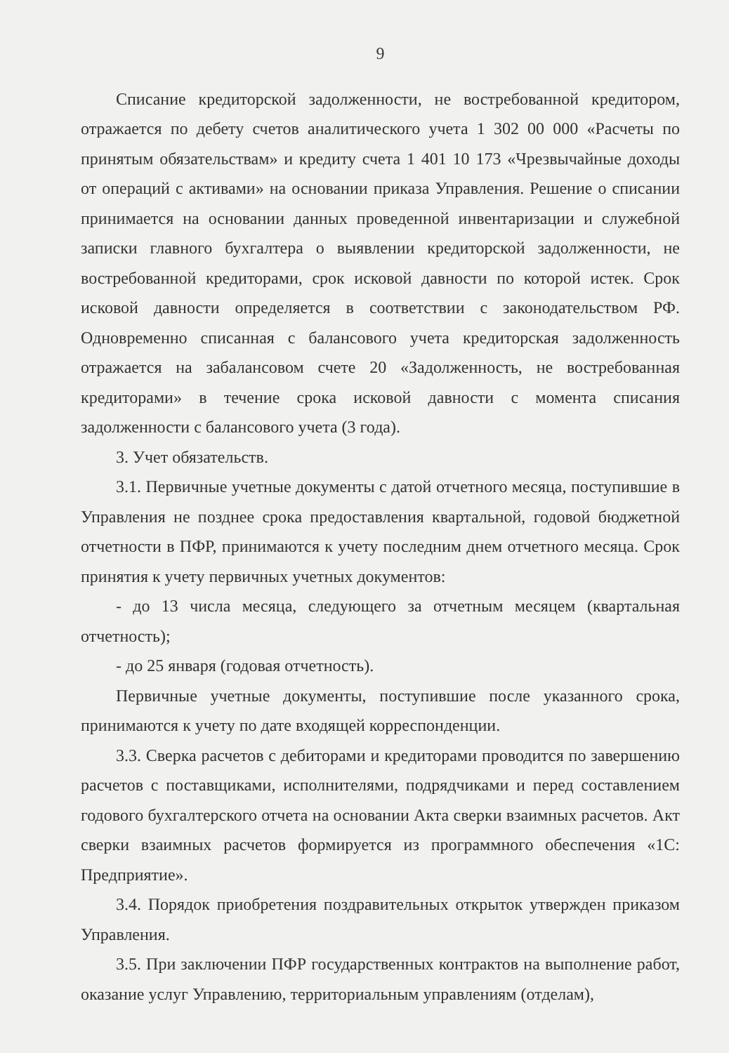9
Списание кредиторской задолженности, не востребованной кредитором, отражается по дебету счетов аналитического учета 1 302 00 000 «Расчеты по принятым обязательствам» и кредиту счета 1 401 10 173 «Чрезвычайные доходы от операций с активами» на основании приказа Управления. Решение о списании принимается на основании данных проведенной инвентаризации и служебной записки главного бухгалтера о выявлении кредиторской задолженности, не востребованной кредиторами, срок исковой давности по которой истек. Срок исковой давности определяется в соответствии с законодательством РФ. Одновременно списанная с балансового учета кредиторская задолженность отражается на забалансовом счете 20 «Задолженность, не востребованная кредиторами» в течение срока исковой давности с момента списания задолженности с балансового учета (3 года).
3. Учет обязательств.
3.1. Первичные учетные документы с датой отчетного месяца, поступившие в Управления не позднее срока предоставления квартальной, годовой бюджетной отчетности в ПФР, принимаются к учету последним днем отчетного месяца. Срок принятия к учету первичных учетных документов:
- до 13 числа месяца, следующего за отчетным месяцем (квартальная отчетность);
- до 25 января (годовая отчетность).
Первичные учетные документы, поступившие после указанного срока, принимаются к учету по дате входящей корреспонденции.
3.3. Сверка расчетов с дебиторами и кредиторами проводится по завершению расчетов с поставщиками, исполнителями, подрядчиками и перед составлением годового бухгалтерского отчета на основании Акта сверки взаимных расчетов. Акт сверки взаимных расчетов формируется из программного обеспечения «1С: Предприятие».
3.4. Порядок приобретения поздравительных открыток утвержден приказом Управления.
3.5. При заключении ПФР государственных контрактов на выполнение работ, оказание услуг Управлению, территориальным управлениям (отделам),